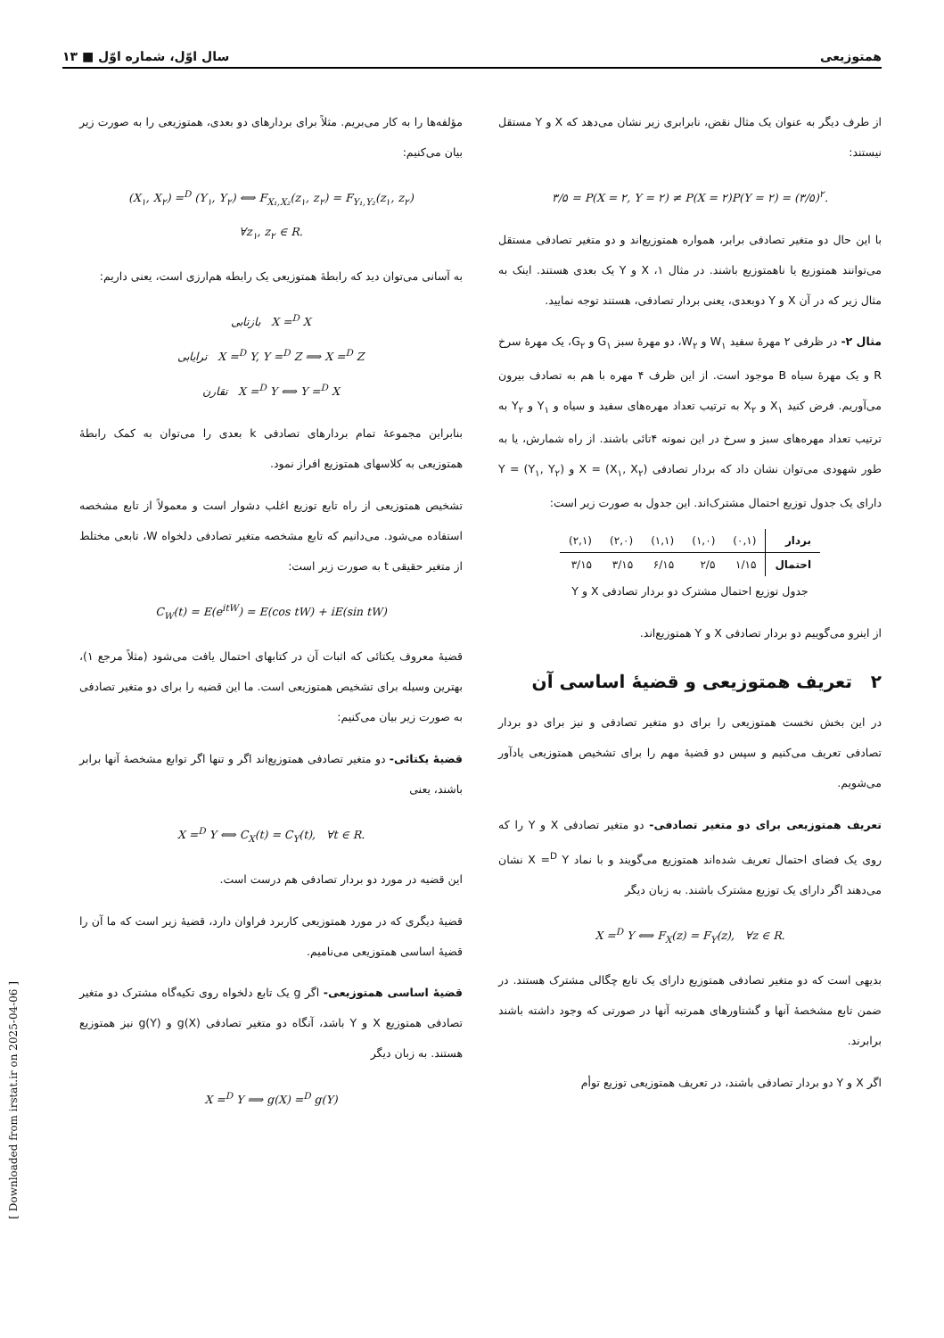همتوزیعی سال اوّل، شماره اوّل ■ ۱۳
از طرف دیگر به عنوان یک مثال نقض، نابرابری زیر نشان می‌دهد که X و Y مستقل نیستند:
۳/۵ = P(X = ۲, Y = ۲) ≠ P(X = ۲)P(Y = ۲) = (۳/۵)<sup>۲</sup>.
با این حال دو متغیر تصادفی برابر، همواره همتوزیع‌اند و دو متغیر تصادفی مستقل می‌توانند همتوزیع یا ناهمتوزیع باشند. در مثال ۱، X و Y یک بعدی هستند. اینک به مثال زیر که در آن X و Y دوبعدی، یعنی بردار تصادفی، هستند توجه نمایید.
مثال ۲- در ظرفی ۲ مهرهٔ سفید W<sub>۱</sub> و W<sub>۲</sub>، دو مهرهٔ سبز G<sub>۱</sub> و G<sub>۲</sub>، یک مهرهٔ سرخ R و یک مهرهٔ سیاه B موجود است. از این ظرف ۴ مهره با هم به تصادف بیرون می‌آوریم. فرض کنید X<sub>۱</sub> و X<sub>۲</sub> به ترتیب تعداد مهره‌های سفید و سیاه و Y<sub>۱</sub> و Y<sub>۲</sub> به ترتیب تعداد مهره‌های سبز و سرخ در این نمونه ۴تائی باشند. از راه شمارش، یا به طور شهودی می‌توان نشان داد که بردار تصادفی X = (X<sub>۱</sub>, X<sub>۲</sub>) و Y = (Y<sub>۱</sub>, Y<sub>۲</sub>) دارای یک جدول توزیع احتمال مشترک‌اند. این جدول به صورت زیر است:
| بردار | (۰,۱) | (۱,۰) | (۱,۱) | (۲,۰) | (۲,۱) |
| احتمال | ۱/۱۵ | ۲/۵ | ۶/۱۵ | ۳/۱۵ | ۳/۱۵ |
جدول توزیع احتمال مشترک دو بردار تصادفی X و Y
از اینرو می‌گوییم دو بردار تصادفی X و Y همتوزیع‌اند.
۲ تعریف همتوزیعی و قضیهٔ اساسی آن
در این بخش نخست همتوزیعی را برای دو متغیر تصادفی و نیز برای دو بردار تصادفی تعریف می‌کنیم و سپس دو قضیهٔ مهم را برای تشخیص همتوزیعی یادآور می‌شویم.
تعریف همتوزیعی برای دو متغیر تصادفی- دو متغیر تصادفی X و Y را که روی یک فضای احتمال تعریف شده‌اند همتوزیع می‌گویند و با نماد X =<sup>D</sup> Y نشان می‌دهند اگر دارای یک توزیع مشترک باشند. به زبان دیگر
X =<sup>D</sup> Y ⟺ F<sub>X</sub>(z) = F<sub>Y</sub>(z), ∀z ∈ R.
بدیهی است که دو متغیر تصادفی همتوزیع دارای یک تابع چگالی مشترک هستند. در ضمن تابع مشخصهٔ آنها و گشتاورهای همرتبه آنها در صورتی که وجود داشته باشند برابرند.
اگر X و Y دو بردار تصادفی باشند، در تعریف همتوزیعی توزیع توأم
مؤلفه‌ها را به کار می‌بریم. مثلاً برای بردارهای دو بعدی، همتوزیعی را به صورت زیر بیان می‌کنیم:
(X<sub>۱</sub>, X<sub>۲</sub>) =<sup>D</sup> (Y<sub>۱</sub>, Y<sub>۲</sub>) ⟺ F<sub>X₁,X₂</sub>(z<sub>۱</sub>, z<sub>۲</sub>) = F<sub>Y₁,Y₂</sub>(z<sub>۱</sub>, z<sub>۲</sub>)
∀z<sub>۱</sub>, z<sub>۲</sub> ∈ R.
به آسانی می‌توان دید که رابطهٔ همتوزیعی یک رابطه هم‌ارزی است، یعنی داریم:
بازتابی X =<sup>D</sup> X
ترایابی X =<sup>D</sup> Y, Y =<sup>D</sup> Z ⟹ X =<sup>D</sup> Z
تقارن X =<sup>D</sup> Y ⟺ Y =<sup>D</sup> X
بنابراین مجموعهٔ تمام بردارهای تصادفی k بعدی را می‌توان به کمک رابطهٔ همتوزیعی به کلاسهای همتوزیع افراز نمود.
تشخیص همتوزیعی از راه تابع توزیع اغلب دشوار است و معمولاً از تابع مشخصه استفاده می‌شود. می‌دانیم که تابع مشخصه متغیر تصادفی دلخواه W، تابعی مختلط از متغیر حقیقی t به صورت زیر است:
C<sub>W</sub>(t) = E(e<sup>itW</sup>) = E(cos tW) + iE(sin tW)
قضیهٔ معروف یکتائی که اثبات آن در کتابهای احتمال یافت می‌شود (مثلاً مرجع ۱)، بهترین وسیله برای تشخیص همتوزیعی است. ما این قضیه را برای دو متغیر تصادفی به صورت زیر بیان می‌کنیم:
قضیهٔ یکتائی- دو متغیر تصادفی همتوزیع‌اند اگر و تنها اگر توابع مشخصهٔ آنها برابر باشند، یعنی
X =<sup>D</sup> Y ⟺ C<sub>X</sub>(t) = C<sub>Y</sub>(t), ∀t ∈ R.
این قضیه در مورد دو بردار تصادفی هم درست است.
قضیهٔ دیگری که در مورد همتوزیعی کاربرد فراوان دارد، قضیهٔ زیر است که ما آن را قضیهٔ اساسی همتوزیعی می‌نامیم.
قضیهٔ اساسی همتوزیعی- اگر g یک تابع دلخواه روی تکیه‌گاه مشترک دو متغیر تصادفی همتوزیع X و Y باشد، آنگاه دو متغیر تصادفی g(X) و g(Y) نیز همتوزیع هستند. به زبان دیگر
X =<sup>D</sup> Y ⟹ g(X) =<sup>D</sup> g(Y)
[ Downloaded from irstat.ir on 2025-04-06 ]